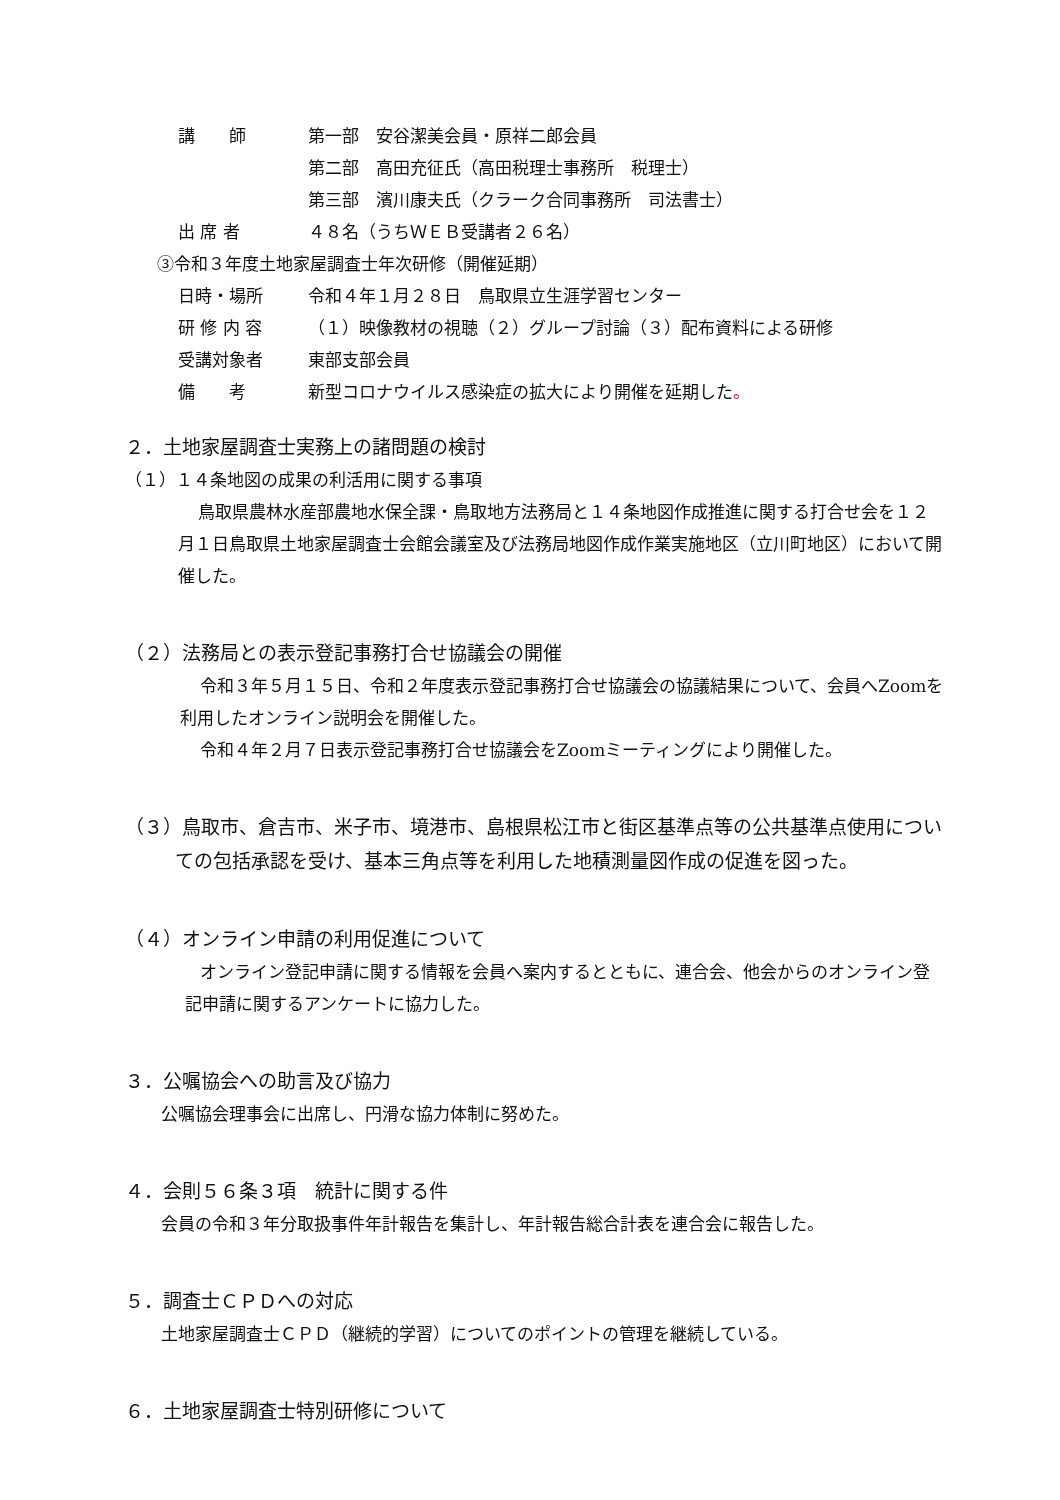講　　師 第一部　安谷潔美会員・原祥二郎会員
第二部　高田充征氏（高田税理士事務所　税理士）
第三部　濱川康夫氏（クラーク合同事務所　司法書士）
出 席 者 ４８名（うちＷＥＢ受講者２６名）
③令和３年度土地家屋調査士年次研修（開催延期）
日時・場所 令和４年１月２８日　鳥取県立生涯学習センター
研 修 内 容 （１）映像教材の視聴（２）グループ討論（３）配布資料による研修
受講対象者 東部支部会員
備　　考 新型コロナウイルス感染症の拡大により開催を延期した。
２．土地家屋調査士実務上の諸問題の検討
（１）１４条地図の成果の利活用に関する事項
鳥取県農林水産部農地水保全課・鳥取地方法務局と１４条地図作成推進に関する打合せ会を１２月１日鳥取県土地家屋調査士会館会議室及び法務局地図作成作業実施地区（立川町地区）において開催した。
（２）法務局との表示登記事務打合せ協議会の開催
令和３年５月１５日、令和２年度表示登記事務打合せ協議会の協議結果について、会員へZoomを利用したオンライン説明会を開催した。
令和４年２月７日表示登記事務打合せ協議会をZoomミーティングにより開催した。
（３）鳥取市、倉吉市、米子市、境港市、島根県松江市と街区基準点等の公共基準点使用についての包括承認を受け、基本三角点等を利用した地積測量図作成の促進を図った。
（４）オンライン申請の利用促進について
オンライン登記申請に関する情報を会員へ案内するとともに、連合会、他会からのオンライン登記申請に関するアンケートに協力した。
３．公嘱協会への助言及び協力
公嘱協会理事会に出席し、円滑な協力体制に努めた。
４．会則５６条３項　統計に関する件
会員の令和３年分取扱事件年計報告を集計し、年計報告総合計表を連合会に報告した。
５．調査士ＣＰＤへの対応
土地家屋調査士ＣＰＤ（継続的学習）についてのポイントの管理を継続している。
６．土地家屋調査士特別研修について